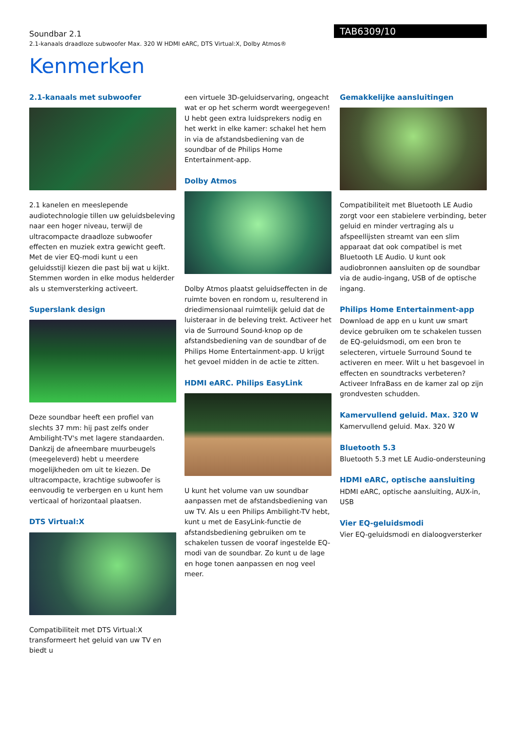Soundbar 2.1
2.1-kanaals draadloze subwoofer Max. 320 W HDMI eARC, DTS Virtual:X, Dolby Atmos®
TAB6309/10
Kenmerken
2.1-kanaals met subwoofer
2.1 kanelen en meeslepende audiotechnologie tillen uw geluidsbeleving naar een hoger niveau, terwijl de ultracompacte draadloze subwoofer effecten en muziek extra gewicht geeft. Met de vier EQ-modi kunt u een geluidsstijl kiezen die past bij wat u kijkt. Stemmen worden in elke modus helderder als u stemversterking activeert.
Superslank design
Deze soundbar heeft een profiel van slechts 37 mm: hij past zelfs onder Ambilight-TV's met lagere standaarden. Dankzij de afneembare muurbeugels (meegeleverd) hebt u meerdere mogelijkheden om uit te kiezen. De ultracompacte, krachtige subwoofer is eenvoudig te verbergen en u kunt hem verticaal of horizontaal plaatsen.
DTS Virtual:X
Compatibiliteit met DTS Virtual:X transformeert het geluid van uw TV en biedt u
een virtuele 3D-geluidservaring, ongeacht wat er op het scherm wordt weergegeven! U hebt geen extra luidsprekers nodig en het werkt in elke kamer: schakel het hem in via de afstandsbediening van de soundbar of de Philips Home Entertainment-app.
Dolby Atmos
Dolby Atmos plaatst geluidseffecten in de ruimte boven en rondom u, resulterend in driedimensionaal ruimtelijk geluid dat de luisteraar in de beleving trekt. Activeer het via de Surround Sound-knop op de afstandsbediening van de soundbar of de Philips Home Entertainment-app. U krijgt het gevoel midden in de actie te zitten.
HDMI eARC. Philips EasyLink
U kunt het volume van uw soundbar aanpassen met de afstandsbediening van uw TV. Als u een Philips Ambilight-TV hebt, kunt u met de EasyLink-functie de afstandsbediening gebruiken om te schakelen tussen de vooraf ingestelde EQ-modi van de soundbar. Zo kunt u de lage en hoge tonen aanpassen en nog veel meer.
Gemakkelijke aansluitingen
Compatibiliteit met Bluetooth LE Audio zorgt voor een stabielere verbinding, beter geluid en minder vertraging als u afspeellijsten streamt van een slim apparaat dat ook compatibel is met Bluetooth LE Audio. U kunt ook audiobronnen aansluiten op de soundbar via de audio-ingang, USB of de optische ingang.
Philips Home Entertainment-app
Download de app en u kunt uw smart device gebruiken om te schakelen tussen de EQ-geluidsmodi, om een bron te selecteren, virtuele Surround Sound te activeren en meer. Wilt u het basgevoel in effecten en soundtracks verbeteren? Activeer InfraBass en de kamer zal op zijn grondvesten schudden.
Kamervullend geluid. Max. 320 W
Kamervullend geluid. Max. 320 W
Bluetooth 5.3
Bluetooth 5.3 met LE Audio-ondersteuning
HDMI eARC, optische aansluiting
HDMI eARC, optische aansluiting, AUX-in, USB
Vier EQ-geluidsmodi
Vier EQ-geluidsmodi en dialoogversterker